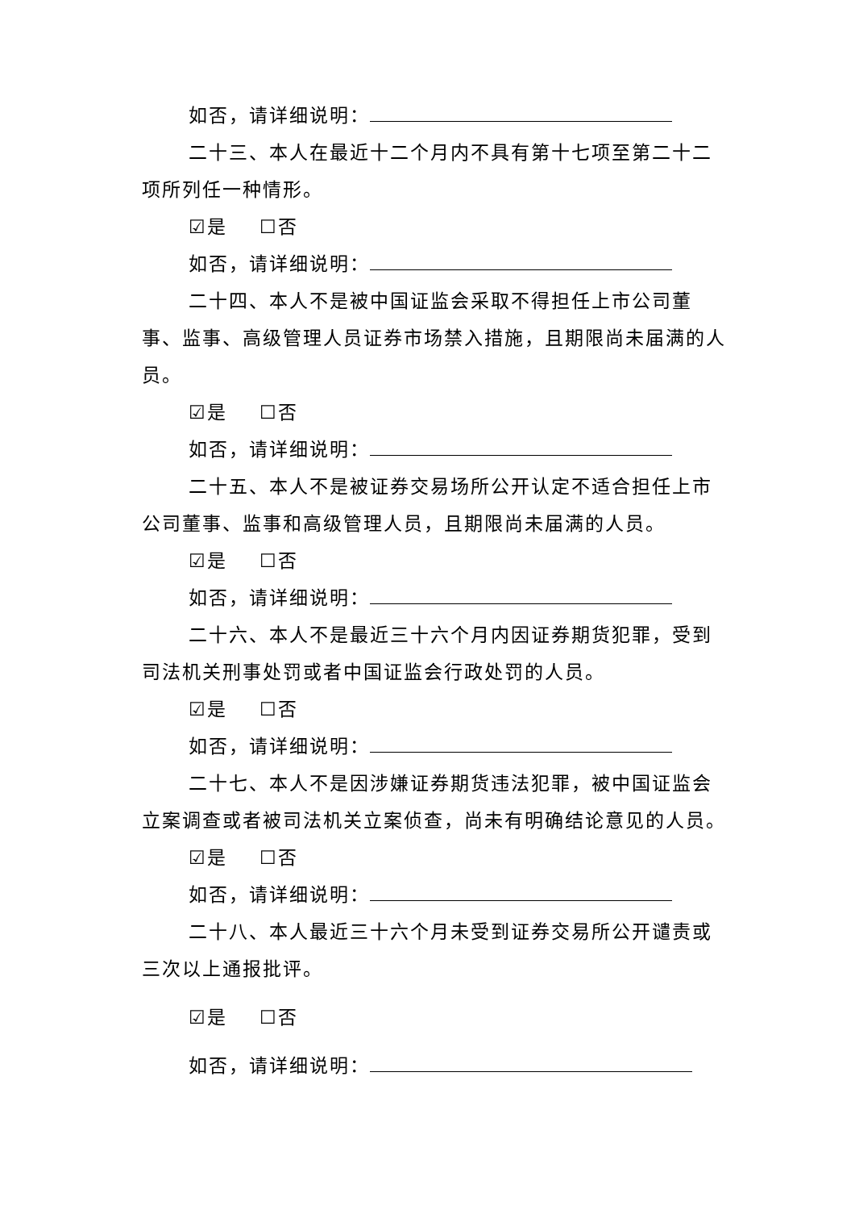如否，请详细说明：
二十三、本人在最近十二个月内不具有第十七项至第二十二项所列任一种情形。
☑是 ☐否
如否，请详细说明：
二十四、本人不是被中国证监会采取不得担任上市公司董事、监事、高级管理人员证券市场禁入措施，且期限尚未届满的人员。
☑是 ☐否
如否，请详细说明：
二十五、本人不是被证券交易场所公开认定不适合担任上市公司董事、监事和高级管理人员，且期限尚未届满的人员。
☑是 ☐否
如否，请详细说明：
二十六、本人不是最近三十六个月内因证券期货犯罪，受到司法机关刑事处罚或者中国证监会行政处罚的人员。
☑是 ☐否
如否，请详细说明：
二十七、本人不是因涉嫌证券期货违法犯罪，被中国证监会立案调查或者被司法机关立案侦查，尚未有明确结论意见的人员。
☑是 ☐否
如否，请详细说明：
二十八、本人最近三十六个月未受到证券交易所公开谴责或三次以上通报批评。
☑是 ☐否
如否，请详细说明：